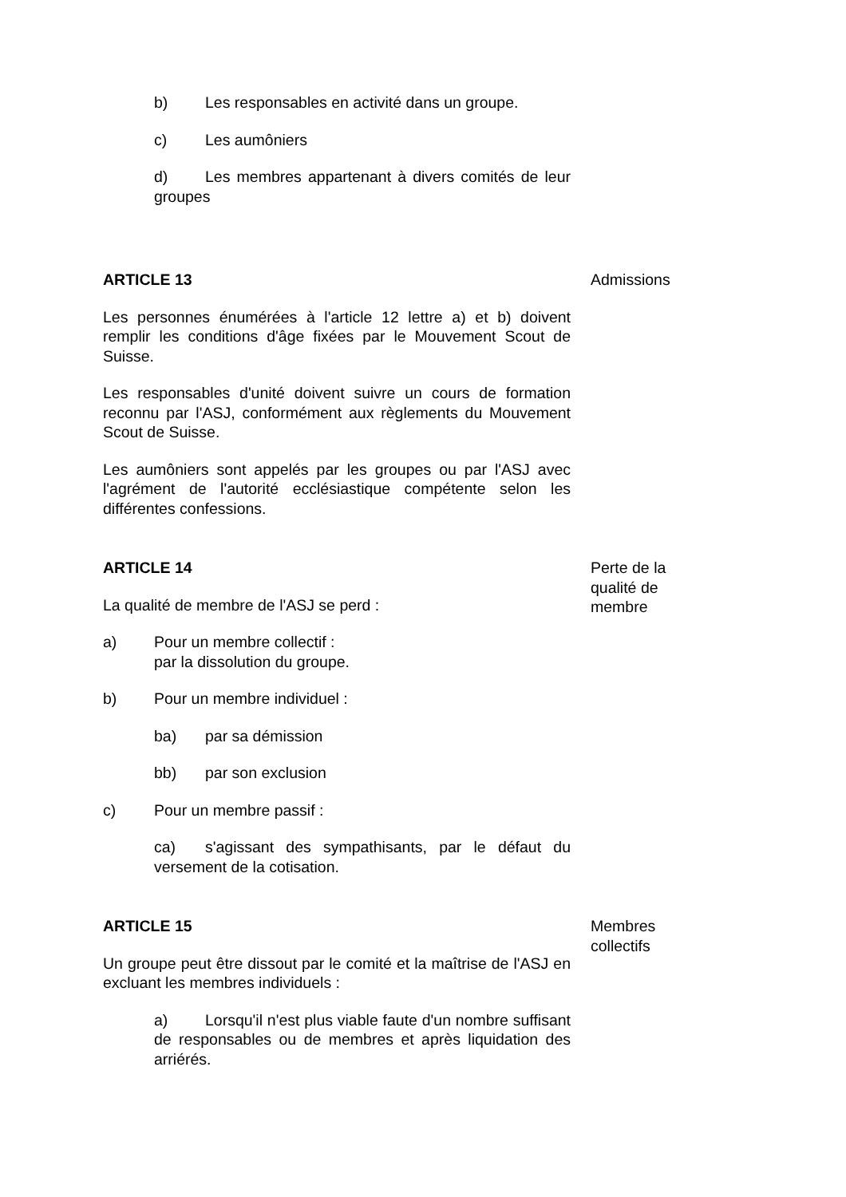b) Les responsables en activité dans un groupe.
c) Les aumôniers
d) Les membres appartenant à divers comités de leur groupes
ARTICLE 13
Les personnes énumérées à l'article 12 lettre a) et b) doivent remplir les conditions d'âge fixées par le Mouvement Scout de Suisse.
Les responsables d'unité doivent suivre un cours de formation reconnu par l'ASJ, conformément aux règlements du Mouvement Scout de Suisse.
Les aumôniers sont appelés par les groupes ou par l'ASJ avec l'agrément de l'autorité ecclésiastique compétente selon les différentes confessions.
Admissions
ARTICLE 14
La qualité de membre de l'ASJ se perd :
a) Pour un membre collectif :
par la dissolution du groupe.
b) Pour un membre individuel :
ba) par sa démission
bb) par son exclusion
c) Pour un membre passif :
ca) s'agissant des sympathisants, par le défaut du versement de la cotisation.
Perte de la qualité de membre
ARTICLE 15
Un groupe peut être dissout par le comité et la maîtrise de l'ASJ en excluant les membres individuels :
a) Lorsqu'il n'est plus viable faute d'un nombre suffisant de responsables ou de membres et après liquidation des arriérés.
Membres collectifs